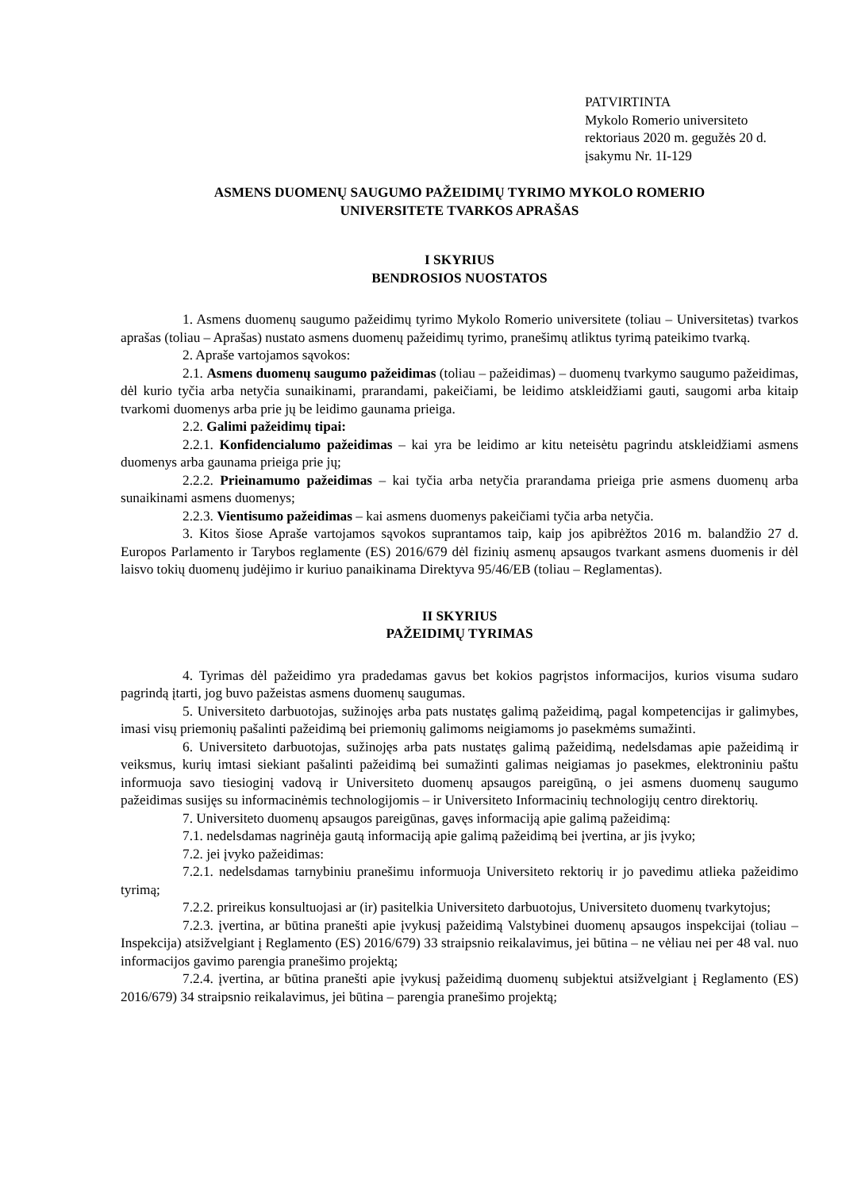PATVIRTINTA
Mykolo Romerio universiteto
rektoriaus 2020 m. gegužės 20 d.
įsakymu Nr. 1I-129
ASMENS DUOMENŲ SAUGUMO PAŽEIDIMŲ TYRIMO MYKOLO ROMERIO
UNIVERSITETE TVARKOS APRAŠAS
I SKYRIUS
BENDROSIOS NUOSTATOS
1. Asmens duomenų saugumo pažeidimų tyrimo Mykolo Romerio universitete (toliau – Universitetas) tvarkos aprašas (toliau – Aprašas) nustato asmens duomenų pažeidimų tyrimo, pranešimų atliktus tyrimą pateikimo tvarką.
2. Apraše vartojamos sąvokos:
2.1. Asmens duomenų saugumo pažeidimas (toliau – pažeidimas) – duomenų tvarkymo saugumo pažeidimas, dėl kurio tyčia arba netyčia sunaikinami, prarandami, pakeičiami, be leidimo atskleidžiami gauti, saugomi arba kitaip tvarkomi duomenys arba prie jų be leidimo gaunama prieiga.
2.2. Galimi pažeidimų tipai:
2.2.1. Konfidencialumo pažeidimas – kai yra be leidimo ar kitu neteisėtu pagrindu atskleidžiami asmens duomenys arba gaunama prieiga prie jų;
2.2.2. Prieinamumo pažeidimas – kai tyčia arba netyčia prarandama prieiga prie asmens duomenų arba sunaikinami asmens duomenys;
2.2.3. Vientisumo pažeidimas – kai asmens duomenys pakeičiami tyčia arba netyčia.
3. Kitos šiose Apraše vartojamos sąvokos suprantamos taip, kaip jos apibrėžtos 2016 m. balandžio 27 d. Europos Parlamento ir Tarybos reglamente (ES) 2016/679 dėl fizinių asmenų apsaugos tvarkant asmens duomenis ir dėl laisvo tokių duomenų judėjimo ir kuriuo panaikinama Direktyva 95/46/EB (toliau – Reglamentas).
II SKYRIUS
PAŽEIDIMŲ TYRIMAS
4. Tyrimas dėl pažeidimo yra pradedamas gavus bet kokios pagrįstos informacijos, kurios visuma sudaro pagrindą įtarti, jog buvo pažeistas asmens duomenų saugumas.
5. Universiteto darbuotojas, sužinojęs arba pats nustatęs galimą pažeidimą, pagal kompetencijas ir galimybes, imasi visų priemonių pašalinti pažeidimą bei priemonių galimoms neigiamoms jo pasekmėms sumažinti.
6. Universiteto darbuotojas, sužinojęs arba pats nustatęs galimą pažeidimą, nedelsdamas apie pažeidimą ir veiksmus, kurių imtasi siekiant pašalinti pažeidimą bei sumažinti galimas neigiamas jo pasekmes, elektroniniu paštu informuoja savo tiesioginį vadovą ir Universiteto duomenų apsaugos pareigūną, o jei asmens duomenų saugumo pažeidimas susijęs su informacinėmis technologijomis – ir Universiteto Informacinių technologijų centro direktorių.
7. Universiteto duomenų apsaugos pareigūnas, gavęs informaciją apie galimą pažeidimą:
7.1. nedelsdamas nagrinėja gautą informaciją apie galimą pažeidimą bei įvertina, ar jis įvyko;
7.2. jei įvyko pažeidimas:
7.2.1. nedelsdamas tarnybiniu pranešimu informuoja Universiteto rektorių ir jo pavedimu atlieka pažeidimo tyrimą;
7.2.2. prireikus konsultuojasi ar (ir) pasitelkia Universiteto darbuotojus, Universiteto duomenų tvarkytojus;
7.2.3. įvertina, ar būtina pranešti apie įvykusį pažeidimą Valstybinei duomenų apsaugos inspekcijai (toliau – Inspekcija) atsižvelgiant į Reglamento (ES) 2016/679) 33 straipsnio reikalavimus, jei būtina – ne vėliau nei per 48 val. nuo informacijos gavimo parengia pranešimo projektą;
7.2.4. įvertina, ar būtina pranešti apie įvykusį pažeidimą duomenų subjektui atsižvelgiant į Reglamento (ES) 2016/679) 34 straipsnio reikalavimus, jei būtina – parengia pranešimo projektą;